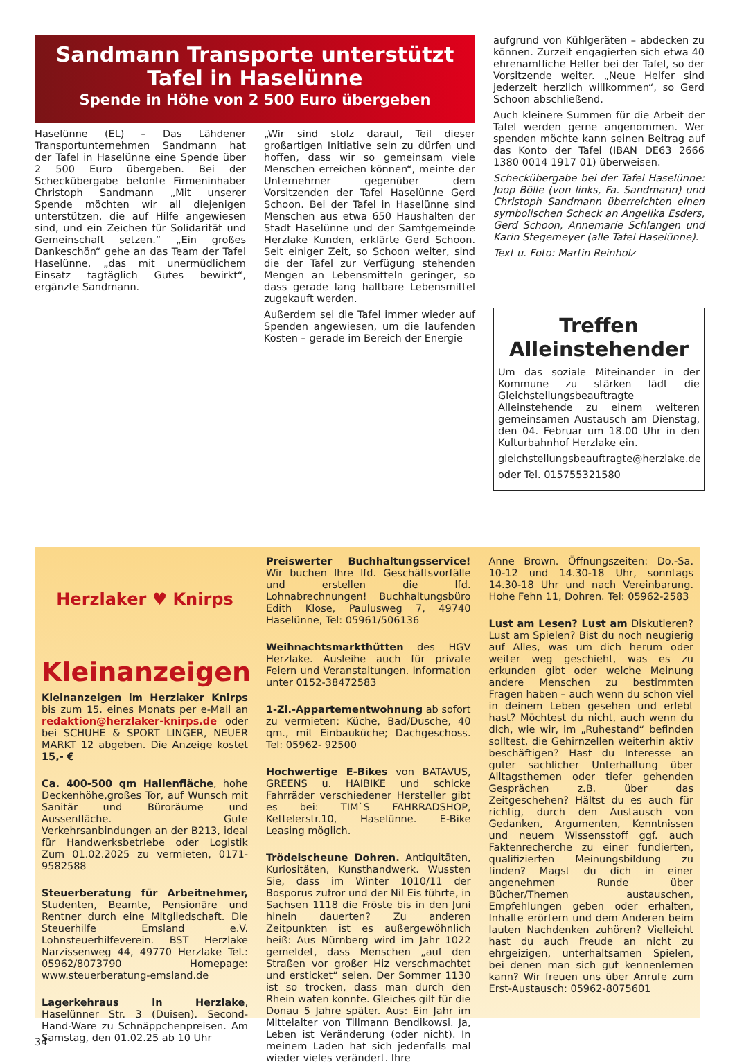Sandmann Transporte unterstützt Tafel in Haselünne
Spende in Höhe von 2 500 Euro übergeben
Haselünne (EL) – Das Lähdener Transportunternehmen Sandmann hat der Tafel in Haselünne eine Spende über 2 500 Euro übergeben. Bei der Scheckübergabe betonte Firmeninhaber Christoph Sandmann „Mit unserer Spende möchten wir all diejenigen unterstützen, die auf Hilfe angewiesen sind, und ein Zeichen für Solidarität und Gemeinschaft setzen.“ „Ein großes Dankeschön“ gehe an das Team der Tafel Haselünne, „das mit unermüdlichem Einsatz tagtäglich Gutes bewirkt“, ergänzte Sandmann.
„Wir sind stolz darauf, Teil dieser großartigen Initiative sein zu dürfen und hoffen, dass wir so gemeinsam viele Menschen erreichen können“, meinte der Unternehmer gegenüber dem Vorsitzenden der Tafel Haselünne Gerd Schoon. Bei der Tafel in Haselünne sind Menschen aus etwa 650 Haushalten der Stadt Haselünne und der Samtgemeinde Herzlake Kunden, erklärte Gerd Schoon. Seit einiger Zeit, so Schoon weiter, sind die der Tafel zur Verfügung stehenden Mengen an Lebensmitteln geringer, so dass gerade lang haltbare Lebensmittel zugekauft werden.
Außerdem sei die Tafel immer wieder auf Spenden angewiesen, um die laufenden Kosten – gerade im Bereich der Energie
aufgrund von Kühlgeräten – abdecken zu können. Zurzeit engagierten sich etwa 40 ehrenamtliche Helfer bei der Tafel, so der Vorsitzende weiter. „Neue Helfer sind jederzeit herzlich willkommen“, so Gerd Schoon abschließend.
Auch kleinere Summen für die Arbeit der Tafel werden gerne angenommen. Wer spenden möchte kann seinen Beitrag auf das Konto der Tafel (IBAN DE63 2666 1380 0014 1917 01) überweisen.
Scheckübergabe bei der Tafel Haselünne: Joop Bölle (von links, Fa. Sandmann) und Christoph Sandmann überreichten einen symbolischen Scheck an Angelika Esders, Gerd Schoon, Annemarie Schlangen und Karin Stegemeyer (alle Tafel Haselünne).
Text u. Foto: Martin Reinholz
Treffen Alleinstehender
Um das soziale Miteinander in der Kommune zu stärken lädt die Gleichstellungsbeauftragte Alleinstehende zu einem weiteren gemeinsamen Austausch am Dienstag, den 04. Februar um 18.00 Uhr in den Kulturbahnhof Herzlake ein.
gleichstellungsbeauftragte@herzlake.de
oder Tel. 015755321580
Herzlaker ♥ Knirps
Kleinanzeigen
Kleinanzeigen im Herzlaker Knirps bis zum 15. eines Monats per e-Mail an redaktion@herzlaker-knirps.de oder bei SCHUHE & SPORT LINGER, NEUER MARKT 12 abgeben. Die Anzeige kostet 15,- €
Ca. 400-500 qm Hallenfläche, hohe Deckenhöhe,großes Tor, auf Wunsch mit Sanitär und Büroräume und Aussenfläche. Gute Verkehrsanbindungen an der B213, ideal für Handwerksbetriebe oder Logistik Zum 01.02.2025 zu vermieten, 0171-9582588
Steuerberatung für Arbeitnehmer, Studenten, Beamte, Pensionäre und Rentner durch eine Mitgliedschaft. Die Steuerhilfe Emsland e.V. Lohnsteuerhilfeverein. BST Herzlake Narzissenweg 44, 49770 Herzlake Tel.: 05962/8073790 Homepage: www.steuerberatung-emsland.de
Lagerkehraus in Herzlake, Haselünner Str. 3 (Duisen). Second-Hand-Ware zu Schnäppchenpreisen. Am Samstag, den 01.02.25 ab 10 Uhr
Preiswerter Buchhaltungsservice! Wir buchen Ihre lfd. Geschäftsvorfälle und erstellen die lfd. Lohnabrechnungen! Buchhaltungsbüro Edith Klose, Paulusweg 7, 49740 Haselünne, Tel: 05961/506136
Weihnachtsmarkthütten des HGV Herzlake. Ausleihe auch für private Feiern und Veranstaltungen. Information unter 0152-38472583
1-Zi.-Appartementwohnung ab sofort zu vermieten: Küche, Bad/Dusche, 40 qm., mit Einbauküche; Dachgeschoss. Tel: 05962- 92500
Hochwertige E-Bikes von BATAVUS, GREENS u. HAIBIKE und schicke Fahrräder verschiedener Hersteller gibt es bei: TIM`S FAHRRADSHOP, Kettelerstr.10, Haselünne. E-Bike Leasing möglich.
Trödelscheune Dohren. Antiquitäten, Kuriositäten, Kunsthandwerk. Wussten Sie, dass im Winter 1010/11 der Bosporus zufror und der Nil Eis führte, in Sachsen 1118 die Fröste bis in den Juni hinein dauerten? Zu anderen Zeitpunkten ist es außergewöhnlich heiß: Aus Nürnberg wird im Jahr 1022 gemeldet, dass Menschen „auf den Straßen vor großer Hiz verschmachtet und ersticket“ seien. Der Sommer 1130 ist so trocken, dass man durch den Rhein waten konnte. Gleiches gilt für die Donau 5 Jahre später. Aus: Ein Jahr im Mittelalter von Tillmann Bendikowsi. Ja, Leben ist Veränderung (oder nicht). In meinem Laden hat sich jedenfalls mal wieder vieles verändert. Ihre
Anne Brown. Öffnungszeiten: Do.-Sa. 10-12 und 14.30-18 Uhr, sonntags 14.30-18 Uhr und nach Vereinbarung. Hohe Fehn 11, Dohren. Tel: 05962-2583
Lust am Lesen? Lust am Diskutieren? Lust am Spielen? Bist du noch neugierig auf Alles, was um dich herum oder weiter weg geschieht, was es zu erkunden gibt oder welche Meinung andere Menschen zu bestimmten Fragen haben – auch wenn du schon viel in deinem Leben gesehen und erlebt hast? Möchtest du nicht, auch wenn du dich, wie wir, im „Ruhestand“ befinden solltest, die Gehirnzellen weiterhin aktiv beschäftigen? Hast du Interesse an guter sachlicher Unterhaltung über Alltagsthemen oder tiefer gehenden Gesprächen z.B. über das Zeitgeschehen? Hältst du es auch für richtig, durch den Austausch von Gedanken, Argumenten, Kenntnissen und neuem Wissensstoff ggf. auch Faktenrecherche zu einer fundierten, qualifizierten Meinungsbildung zu finden? Magst du dich in einer angenehmen Runde über Bücher/Themen austauschen, Empfehlungen geben oder erhalten, Inhalte erörtern und dem Anderen beim lauten Nachdenken zuhören? Vielleicht hast du auch Freude an nicht zu ehrgeizigen, unterhaltsamen Spielen, bei denen man sich gut kennenlernen kann? Wir freuen uns über Anrufe zum Erst-Austausch: 05962-8075601
34